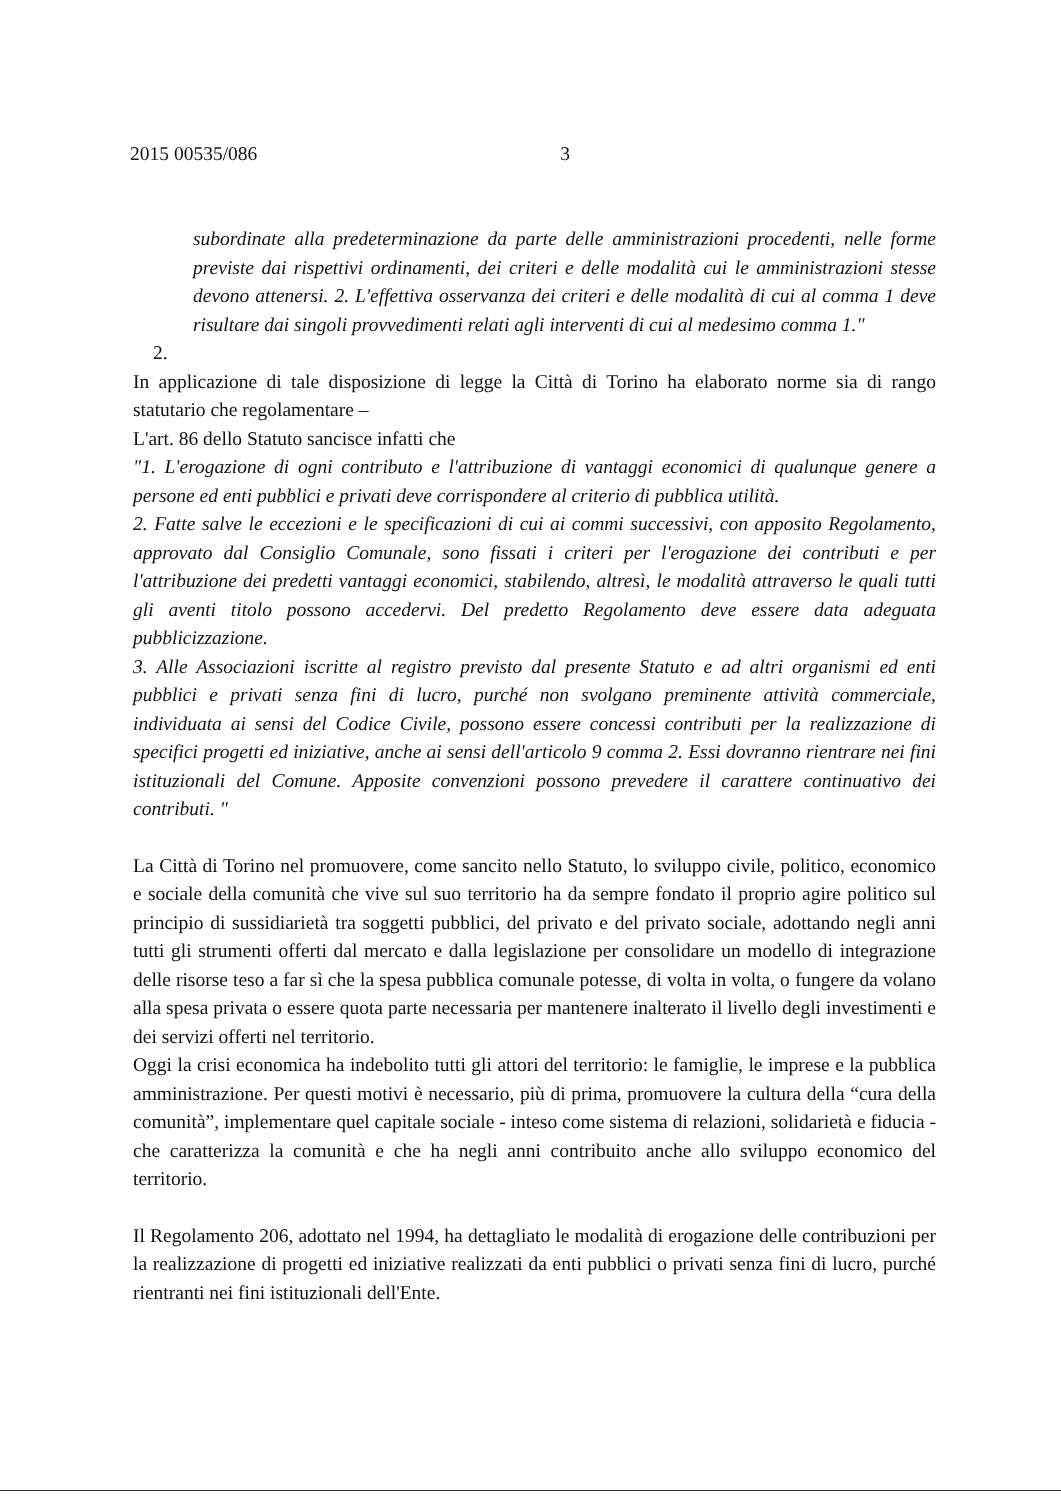2015 00535/086 3
subordinate alla predeterminazione da parte delle amministrazioni procedenti, nelle forme previste dai rispettivi ordinamenti, dei criteri e delle modalità cui le amministrazioni stesse devono attenersi. 2. L'effettiva osservanza dei criteri e delle modalità di cui al comma 1 deve risultare dai singoli provvedimenti relati agli interventi di cui al medesimo comma 1."
2.
In applicazione di tale disposizione di legge la Città di Torino ha elaborato norme sia di rango statutario che regolamentare –
L'art. 86 dello Statuto sancisce infatti che
"1. L'erogazione di ogni contributo e l'attribuzione di vantaggi economici di qualunque genere a persone ed enti pubblici e privati deve corrispondere al criterio di pubblica utilità.
2. Fatte salve le eccezioni e le specificazioni di cui ai commi successivi, con apposito Regolamento, approvato dal Consiglio Comunale, sono fissati i criteri per l'erogazione dei contributi e per l'attribuzione dei predetti vantaggi economici, stabilendo, altresì, le modalità attraverso le quali tutti gli aventi titolo possono accedervi. Del predetto Regolamento deve essere data adeguata pubblicizzazione.
3. Alle Associazioni iscritte al registro previsto dal presente Statuto e ad altri organismi ed enti pubblici e privati senza fini di lucro, purché non svolgano preminente attività commerciale, individuata ai sensi del Codice Civile, possono essere concessi contributi per la realizzazione di specifici progetti ed iniziative, anche ai sensi dell'articolo 9 comma 2. Essi dovranno rientrare nei fini istituzionali del Comune. Apposite convenzioni possono prevedere il carattere continuativo dei contributi. "
La Città di Torino nel promuovere, come sancito nello Statuto, lo sviluppo civile, politico, economico e sociale della comunità che vive sul suo territorio ha da sempre fondato il proprio agire politico sul principio di sussidiarietà tra soggetti pubblici, del privato e del privato sociale, adottando negli anni tutti gli strumenti offerti dal mercato e dalla legislazione per consolidare un modello di integrazione delle risorse teso a far sì che la spesa pubblica comunale potesse, di volta in volta, o fungere da volano alla spesa privata o essere quota parte necessaria per mantenere inalterato il livello degli investimenti e dei servizi offerti nel territorio.
Oggi la crisi economica ha indebolito tutti gli attori del territorio: le famiglie, le imprese e la pubblica amministrazione. Per questi motivi è necessario, più di prima, promuovere la cultura della “cura della comunità”, implementare quel capitale sociale - inteso come sistema di relazioni, solidarietà e fiducia - che caratterizza la comunità e che ha negli anni contribuito anche allo sviluppo economico del territorio.
Il Regolamento 206, adottato nel 1994, ha dettagliato le modalità di erogazione delle contribuzioni per la realizzazione di progetti ed iniziative realizzati da enti pubblici o privati senza fini di lucro, purché rientranti nei fini istituzionali dell'Ente.